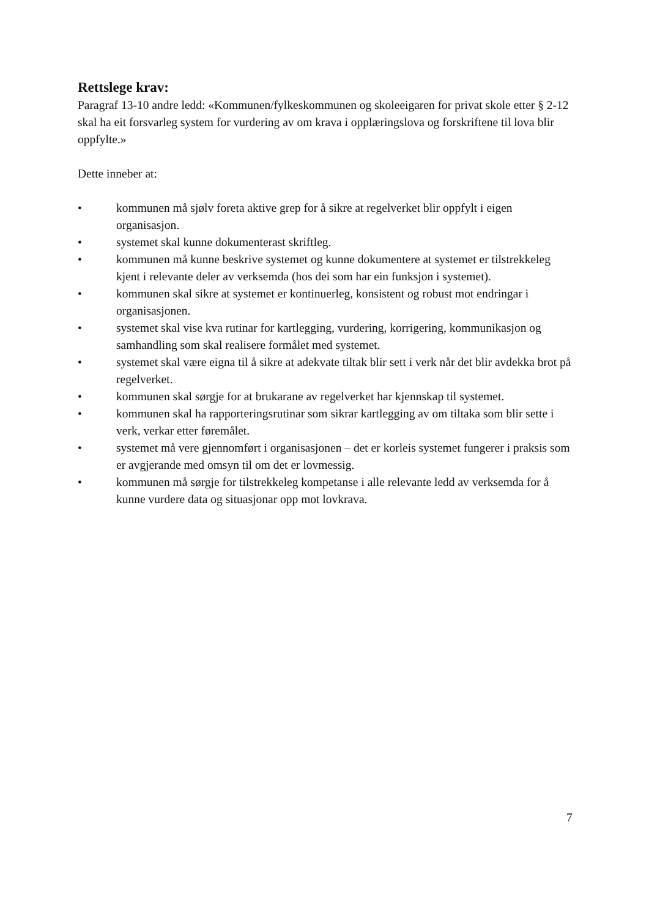Rettslege krav:
Paragraf 13-10 andre ledd: «Kommunen/fylkeskommunen og skoleeigaren for privat skole etter § 2-12 skal ha eit forsvarleg system for vurdering av om krava i opplæringslova og forskriftene til lova blir oppfylte.»
Dette inneber at:
• kommunen må sjølv foreta aktive grep for å sikre at regelverket blir oppfylt i eigen organisasjon.
• systemet skal kunne dokumenterast skriftleg.
• kommunen må kunne beskrive systemet og kunne dokumentere at systemet er tilstrekkeleg kjent i relevante deler av verksemda (hos dei som har ein funksjon i systemet).
• kommunen skal sikre at systemet er kontinuerleg, konsistent og robust mot endringar i organisasjonen.
• systemet skal vise kva rutinar for kartlegging, vurdering, korrigering, kommunikasjon og samhandling som skal realisere formålet med systemet.
• systemet skal være eigna til å sikre at adekvate tiltak blir sett i verk når det blir avdekka brot på regelverket.
• kommunen skal sørgje for at brukarane av regelverket har kjennskap til systemet.
• kommunen skal ha rapporteringsrutinar som sikrar kartlegging av om tiltaka som blir sette i verk, verkar etter føremålet.
• systemet må vere gjennomført i organisasjonen – det er korleis systemet fungerer i praksis som er avgjerande med omsyn til om det er lovmessig.
• kommunen må sørgje for tilstrekkeleg kompetanse i alle relevante ledd av verksemda for å kunne vurdere data og situasjonar opp mot lovkrava.
7